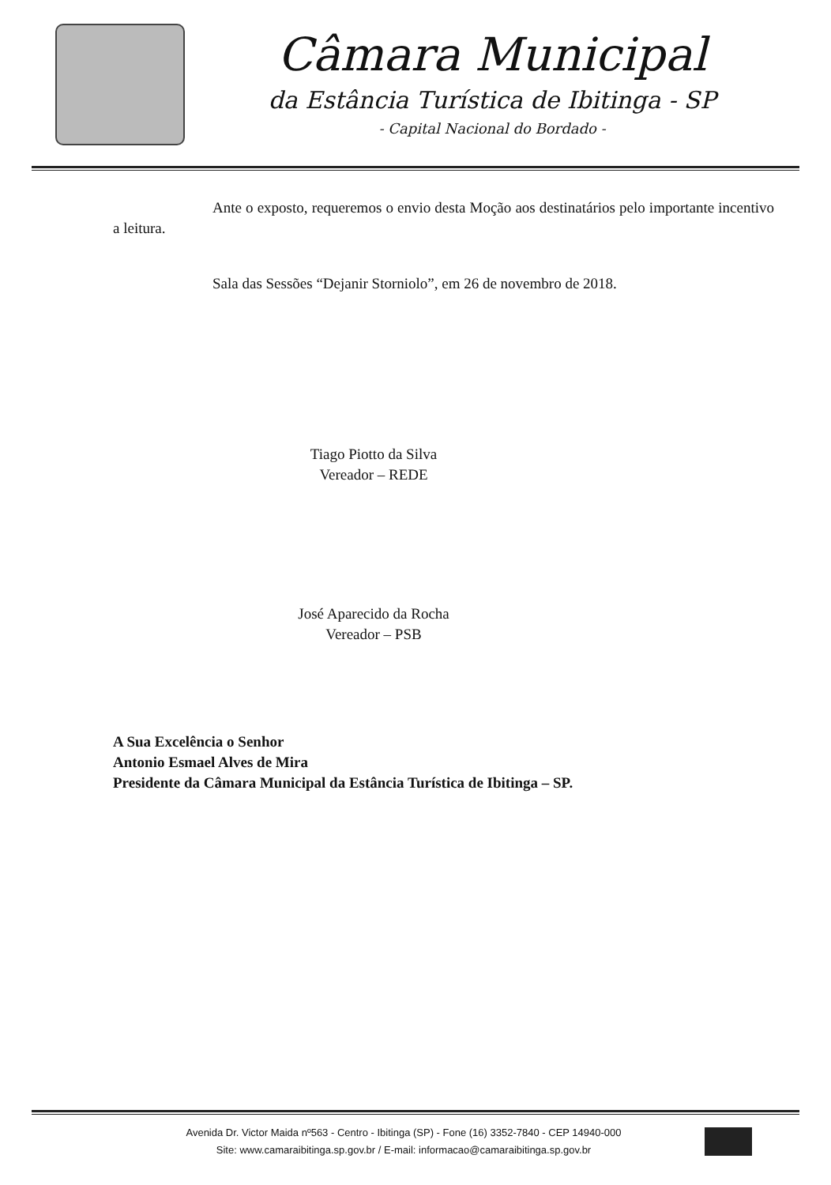Câmara Municipal
da Estância Turística de Ibitinga - SP
- Capital Nacional do Bordado -
Ante o exposto, requeremos o envio desta Moção aos destinatários pelo importante incentivo a leitura.
Sala das Sessões “Dejanir Storniolo”, em 26 de novembro de 2018.
Tiago Piotto da Silva
Vereador – REDE
José Aparecido da Rocha
Vereador – PSB
A Sua Excelência o Senhor
Antonio Esmael Alves de Mira
Presidente da Câmara Municipal da Estância Turística de Ibitinga – SP.
Avenida Dr. Victor Maida nº563 - Centro - Ibitinga (SP) - Fone (16) 3352-7840 - CEP 14940-000
Site: www.camaraibitinga.sp.gov.br / E-mail: informacao@camaraibitinga.sp.gov.br